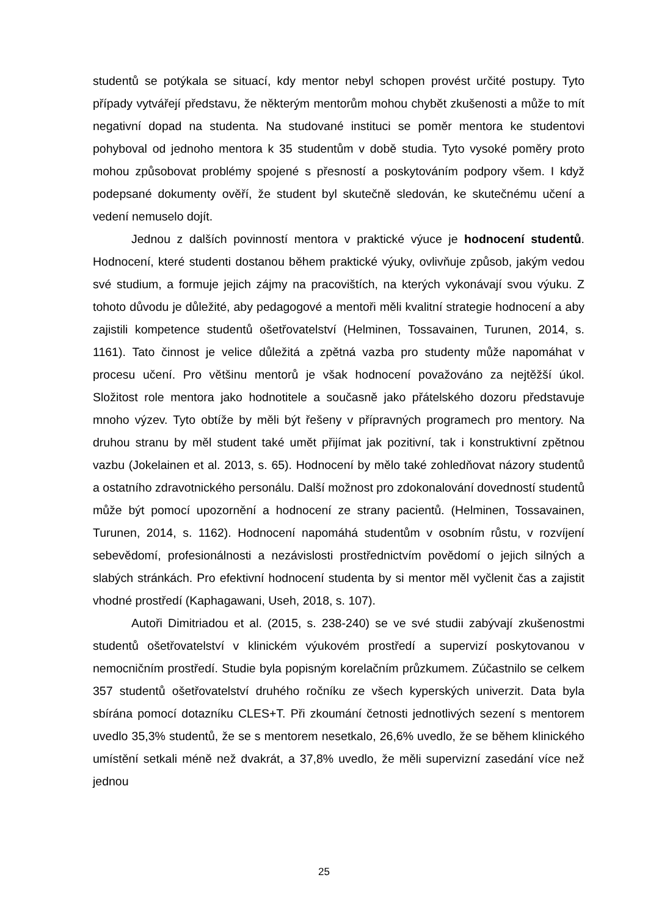studentů se potýkala se situací, kdy mentor nebyl schopen provést určité postupy. Tyto případy vytvářejí představu, že některým mentorům mohou chybět zkušenosti a může to mít negativní dopad na studenta. Na studované instituci se poměr mentora ke studentovi pohyboval od jednoho mentora k 35 studentům v době studia. Tyto vysoké poměry proto mohou způsobovat problémy spojené s přesností a poskytováním podpory všem. I když podepsané dokumenty ověří, že student byl skutečně sledován, ke skutečnému učení a vedení nemuselo dojít.
Jednou z dalších povinností mentora v praktické výuce je hodnocení studentů. Hodnocení, které studenti dostanou během praktické výuky, ovlivňuje způsob, jakým vedou své studium, a formuje jejich zájmy na pracovištích, na kterých vykonávají svou výuku. Z tohoto důvodu je důležité, aby pedagogové a mentoři měli kvalitní strategie hodnocení a aby zajistili kompetence studentů ošetřovatelství (Helminen, Tossavainen, Turunen, 2014, s. 1161). Tato činnost je velice důležitá a zpětná vazba pro studenty může napomáhat v procesu učení. Pro většinu mentorů je však hodnocení považováno za nejtěžší úkol. Složitost role mentora jako hodnotitele a současně jako přátelského dozoru představuje mnoho výzev. Tyto obtíže by měli být řešeny v přípravných programech pro mentory. Na druhou stranu by měl student také umět přijímat jak pozitivní, tak i konstruktivní zpětnou vazbu (Jokelainen et al. 2013, s. 65). Hodnocení by mělo také zohledňovat názory studentů a ostatního zdravotnického personálu. Další možnost pro zdokonalování dovedností studentů může být pomocí upozornění a hodnocení ze strany pacientů. (Helminen, Tossavainen, Turunen, 2014, s. 1162). Hodnocení napomáhá studentům v osobním růstu, v rozvíjení sebevědomí, profesionálnosti a nezávislosti prostřednictvím povědomí o jejich silných a slabých stránkách. Pro efektivní hodnocení studenta by si mentor měl vyčlenit čas a zajistit vhodné prostředí (Kaphagawani, Useh, 2018, s. 107).
Autoři Dimitriadou et al. (2015, s. 238-240) se ve své studii zabývají zkušenostmi studentů ošetřovatelství v klinickém výukovém prostředí a supervizí poskytovanou v nemocničním prostředí. Studie byla popisným korelačním průzkumem. Zúčastnilo se celkem 357 studentů ošetřovatelství druhého ročníku ze všech kyperských univerzit. Data byla sbírána pomocí dotazníku CLES+T. Při zkoumání četnosti jednotlivých sezení s mentorem uvedlo 35,3% studentů, že se s mentorem nesetkalo, 26,6% uvedlo, že se během klinického umístění setkali méně než dvakrát, a 37,8% uvedlo, že měli supervizní zasedání více než jednou
25